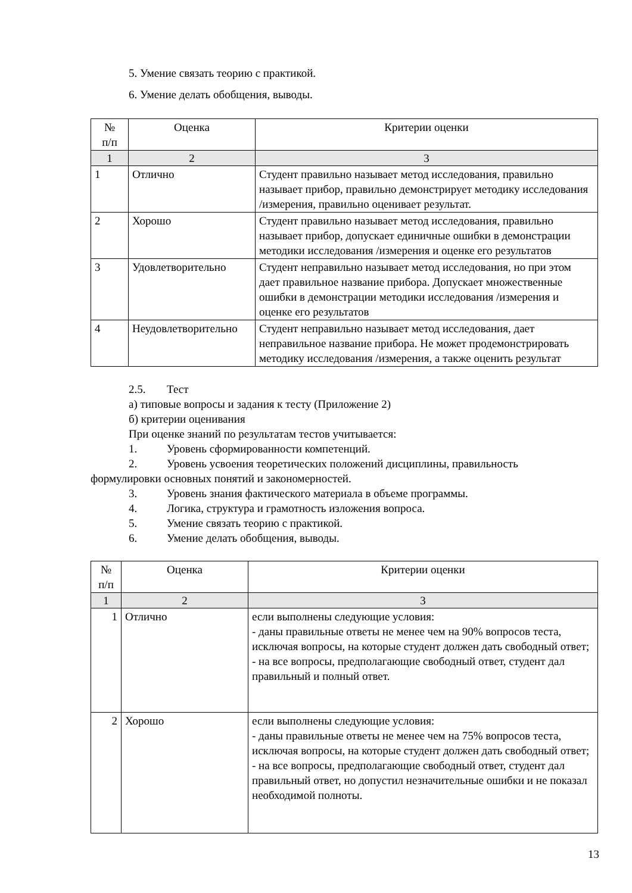5. Умение связать теорию с практикой.
6. Умение делать обобщения, выводы.
| № п/п | Оценка | Критерии оценки |
| --- | --- | --- |
| 1 | 2 | 3 |
| 1 | Отлично | Студент правильно называет метод исследования, правильно называет прибор, правильно демонстрирует методику исследования /измерения, правильно оценивает результат. |
| 2 | Хорошо | Студент правильно называет метод исследования, правильно называет прибор, допускает единичные ошибки в демонстрации методики исследования /измерения и оценке его результатов |
| 3 | Удовлетворительно | Студент неправильно называет метод исследования, но при этом дает правильное название прибора. Допускает множественные ошибки в демонстрации методики исследования /измерения и оценке его результатов |
| 4 | Неудовлетворительно | Студент неправильно называет метод исследования, дает неправильное название прибора. Не может продемонстрировать методику исследования /измерения, а также оценить результат |
2.5. Тест
а) типовые вопросы и задания к тесту (Приложение 2)
б) критерии оценивания
При оценке знаний по результатам тестов учитывается:
1. Уровень сформированности компетенций.
2. Уровень усвоения теоретических положений дисциплины, правильность
формулировки основных понятий и закономерностей.
3. Уровень знания фактического материала в объеме программы.
4. Логика, структура и грамотность изложения вопроса.
5. Умение связать теорию с практикой.
6. Умение делать обобщения, выводы.
| № п/п | Оценка | Критерии оценки |
| --- | --- | --- |
| 1 | 2 | 3 |
| 1 | Отлично | если выполнены следующие условия: - даны правильные ответы не менее чем на 90% вопросов теста, исключая вопросы, на которые студент должен дать свободный ответ; - на все вопросы, предполагающие свободный ответ, студент дал правильный и полный ответ. |
| 2 | Хорошо | если выполнены следующие условия: - даны правильные ответы не менее чем на 75% вопросов теста, исключая вопросы, на которые студент должен дать свободный ответ; - на все вопросы, предполагающие свободный ответ, студент дал правильный ответ, но допустил незначительные ошибки и не показал необходимой полноты. |
13